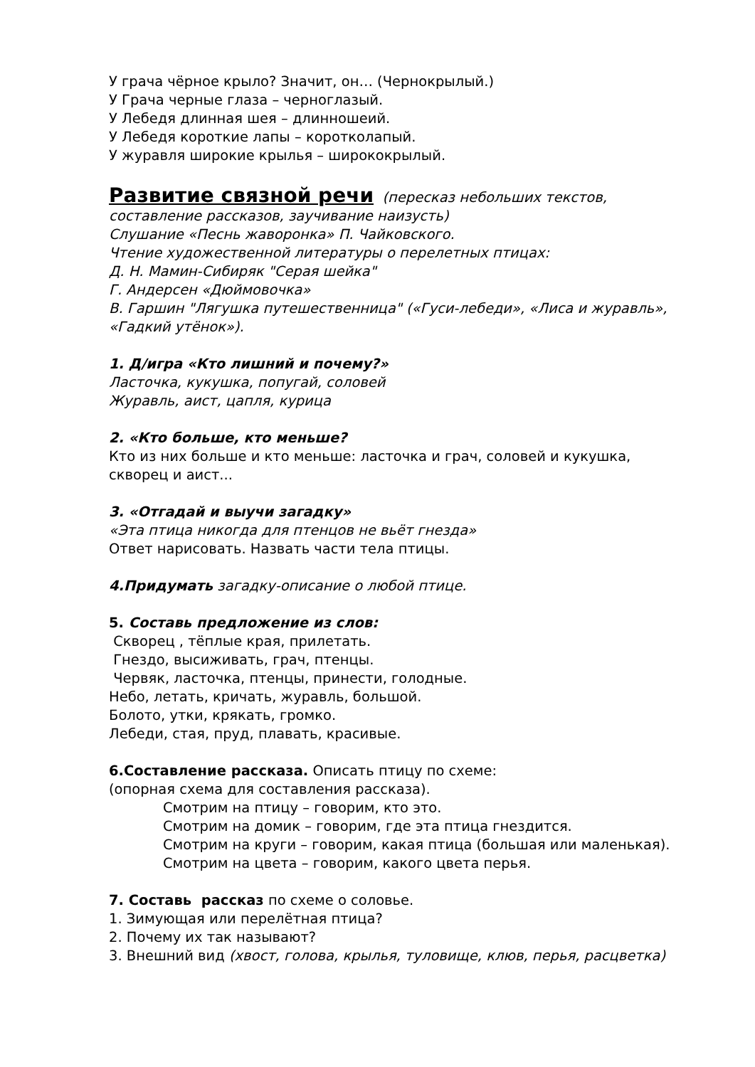У грача чёрное крыло? Значит, он… (Чернокрылый.)
У Грача черные глаза – черноглазый.
У Лебедя длинная шея – длинношеий.
У Лебедя короткие лапы – коротколапый.
У журавля широкие крылья – ширококрылый.
Развитие связной речи
(пересказ небольших текстов, составление рассказов, заучивание наизусть)
Слушание «Песнь жаворонка» П. Чайковского.
Чтение художественной литературы о перелетных птицах:
Д. Н. Мамин-Сибиряк "Серая шейка"
Г. Андерсен «Дюймовочка»
В. Гаршин "Лягушка путешественница" («Гуси-лебеди», «Лиса и журавль», «Гадкий утёнок»).
1. Д/игра «Кто лишний и почему?»
Ласточка, кукушка, попугай, соловей
Журавль, аист, цапля, курица
2. «Кто больше, кто меньше?
Кто из них больше и кто меньше: ласточка и грач, соловей и кукушка, скворец и аист...
3. «Отгадай и выучи загадку»
«Эта птица никогда для птенцов не вьёт гнезда»
Ответ нарисовать. Назвать части тела птицы.
4.Придумать загадку-описание о любой птице.
5. Составь предложение из слов:
Скворец , тёплые края, прилетать.
Гнездо, высиживать, грач, птенцы.
Червяк, ласточка, птенцы, принести, голодные.
Небо, летать, кричать, журавль, большой.
Болото, утки, крякать, громко.
Лебеди, стая, пруд, плавать, красивые.
6.Составление рассказа. Описать птицу по схеме:
(опорная схема для составления рассказа).
Смотрим на птицу – говорим, кто это.
Смотрим на домик – говорим, где эта птица гнездится.
Смотрим на круги – говорим, какая птица (большая или маленькая).
Смотрим на цвета – говорим, какого цвета перья.
7. Составь рассказ по схеме о соловье.
1. Зимующая или перелётная птица?
2. Почему их так называют?
3. Внешний вид (хвост, голова, крылья, туловище, клюв, перья, расцветка)